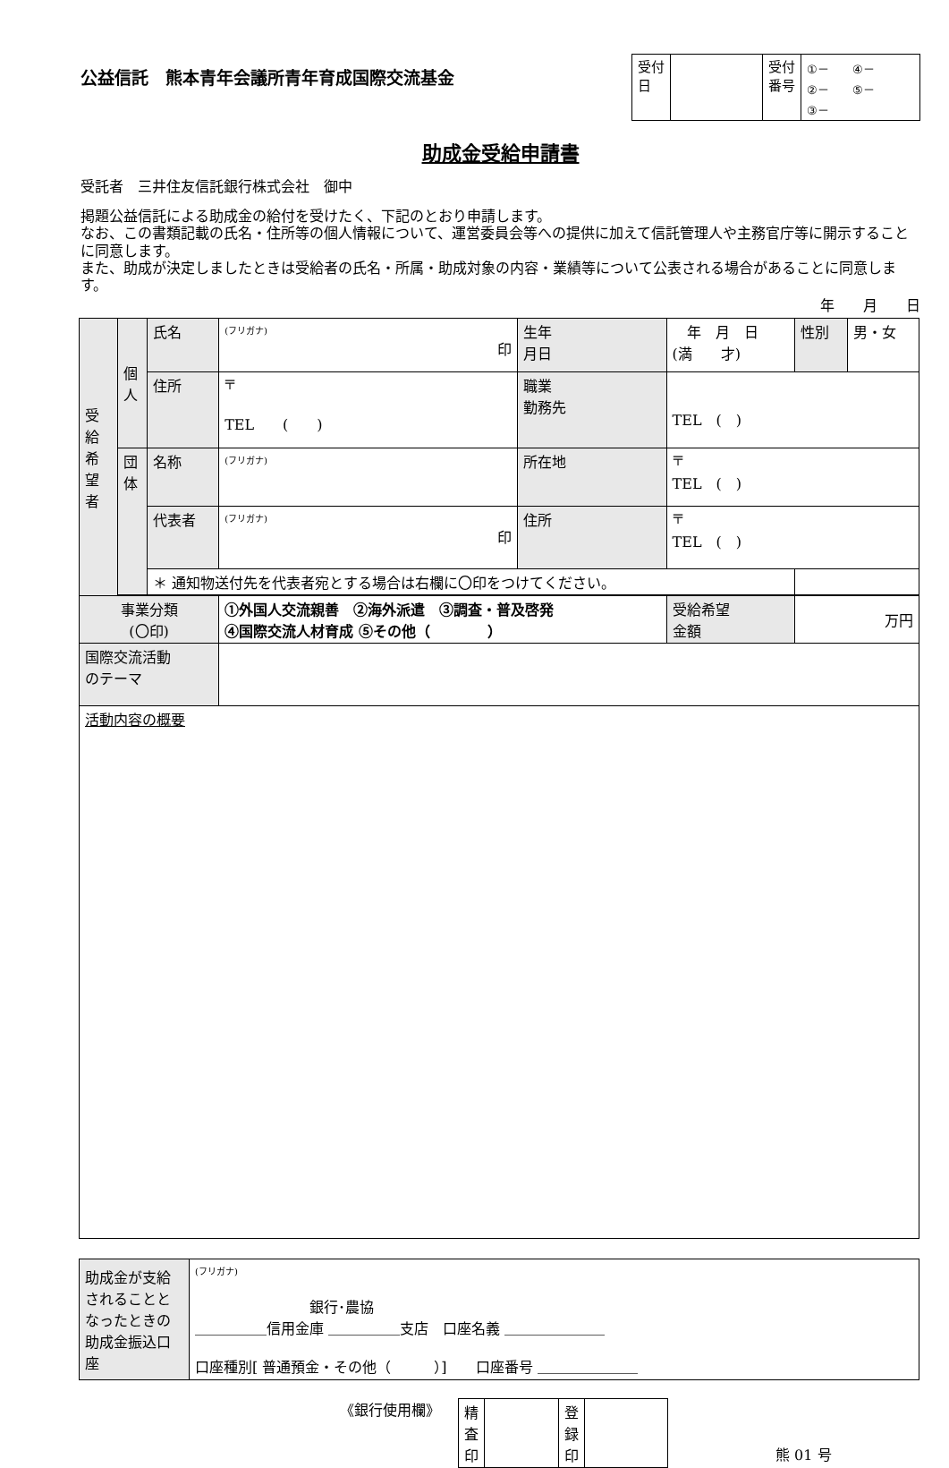公益信託　熊本青年会議所青年育成国際交流基金
| 受付 日 | | 受付 番号 | ①－ ④－ ②－ ⑤－ ③－ |
助成金受給申請書
受託者　三井住友信託銀行株式会社　御中
掲題公益信託による助成金の給付を受けたく、下記のとおり申請します。
なお、この書類記載の氏名・住所等の個人情報について、運営委員会等への提供に加えて信託管理人や主務官庁等に開示することに同意します。
また、助成が決定しましたときは受給者の氏名・所属・助成対象の内容・業績等について公表される場合があることに同意します。
年　　月　　日
| 受給希望者 | 個人 | 氏名 | (フリガナ) 印 | 生年 月日 | 年 月 日 (満 才) | | 性別 | 男・女 |
| | | 住所 | 〒 TEL ( ) | 職業 勤務先 | TEL ( ) | | | |
| | 団体 | 名称 | (フリガナ) | 所在地 | 〒 TEL ( ) | | | |
| | | 代表者 | (フリガナ) 印 | 住所 | 〒 TEL ( ) | | | |
| | | ＊ 通知物送付先を代表者宛とする場合は右欄に〇印をつけてください。 | | | | | | |
| 事業分類 (〇印) | | | ①外国人交流親善 ②海外派遣 ③調査・普及啓発 ④国際交流人材育成 ⑤その他（ ） | | | 受給希望 金額 | 万円 | |
| 国際交流活動 のテーマ | | | | | | | | |
| 活動内容の概要 | | | | | | | | |
| 助成金が支給されることとなったときの助成金振込口座 | (フリガナ) 銀行･農協 ＿＿＿＿＿信用金庫 ＿＿＿＿＿支店 口座名義 ＿＿＿＿＿＿＿ 口座種別[ 普通預金・その他（ ）] 口座番号 ＿＿＿＿＿＿＿ |
《銀行使用欄》
| 精 査 印 | | 登 録 印 | |
熊 01 号